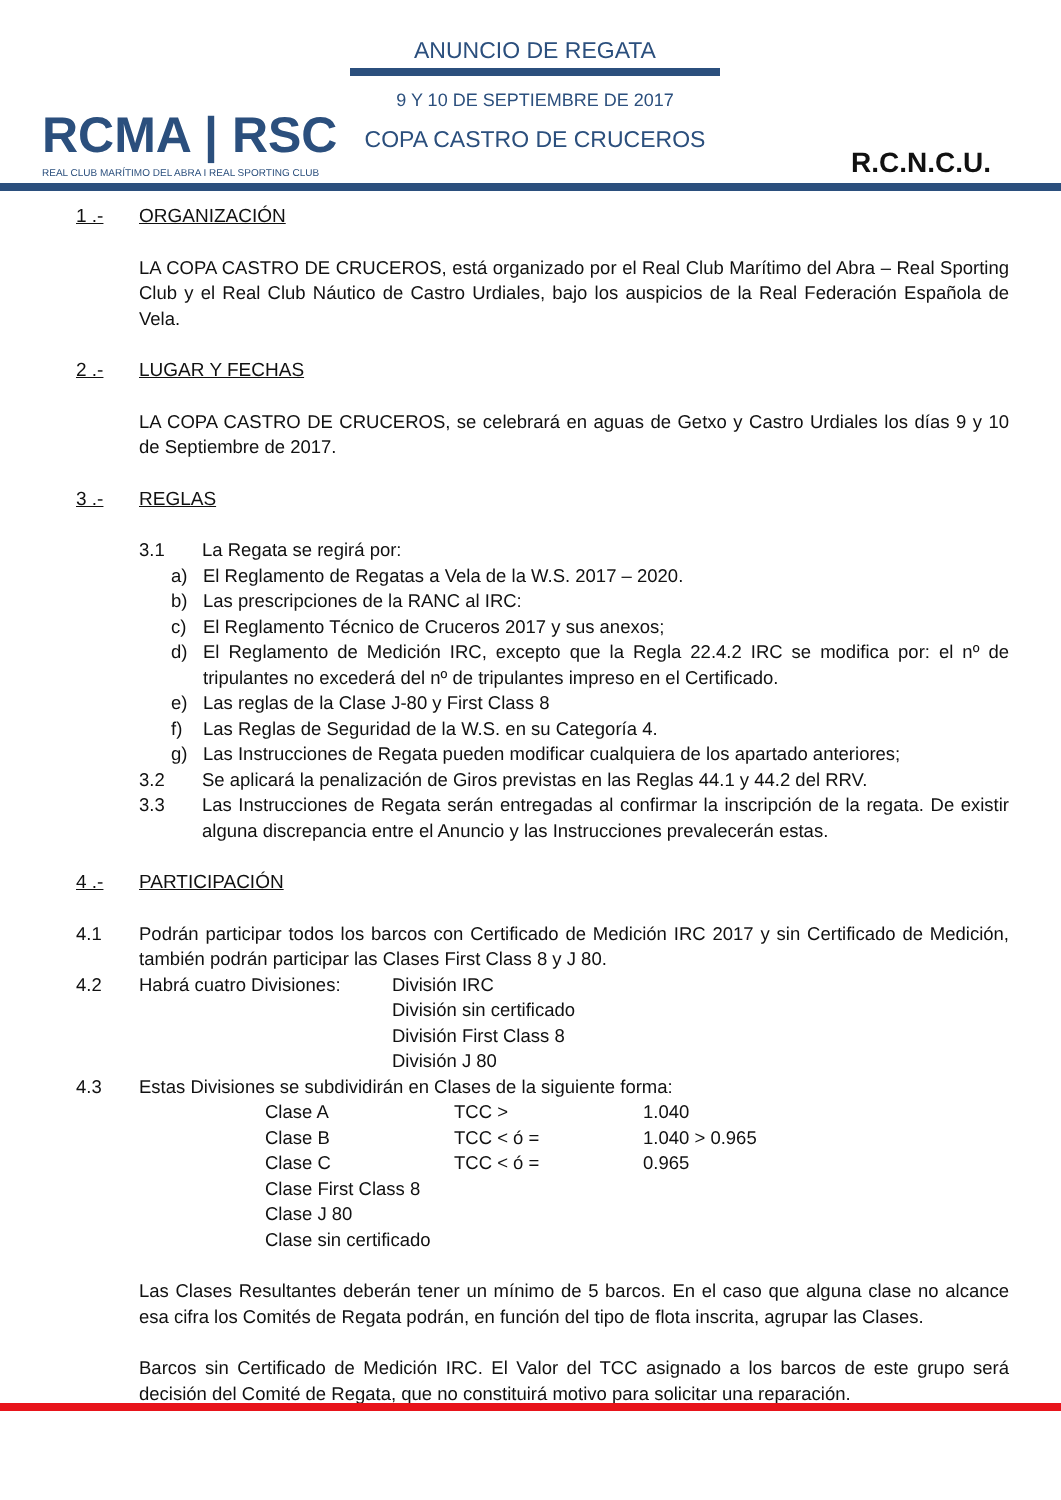RCMA | RSC
REAL CLUB MARÍTIMO DEL ABRA I REAL SPORTING CLUB
ANUNCIO DE REGATA
9 Y 10 DE SEPTIEMBRE DE 2017
COPA CASTRO DE CRUCEROS
R.C.N.C.U.
1 .- ORGANIZACIÓN
LA COPA CASTRO DE CRUCEROS, está organizado por el Real Club Marítimo del Abra – Real Sporting Club y el Real Club Náutico de Castro Urdiales, bajo los auspicios de la Real Federación Española de Vela.
2 .- LUGAR Y FECHAS
LA COPA CASTRO DE CRUCEROS, se celebrará en aguas de Getxo y Castro Urdiales los días 9 y 10 de Septiembre de 2017.
3 .- REGLAS
3.1 La Regata se regirá por:
a) El Reglamento de Regatas a Vela de la W.S. 2017 – 2020.
b) Las prescripciones de la RANC al IRC:
c) El Reglamento Técnico de Cruceros 2017 y sus anexos;
d) El Reglamento de Medición IRC, excepto que la Regla 22.4.2 IRC se modifica por: el nº de tripulantes no excederá del nº de tripulantes impreso en el Certificado.
e) Las reglas de la Clase J-80 y First Class 8
f) Las Reglas de Seguridad de la W.S. en su Categoría 4.
g) Las Instrucciones de Regata pueden modificar cualquiera de los apartado anteriores;
3.2 Se aplicará la penalización de Giros previstas en las Reglas 44.1 y 44.2 del RRV.
3.3 Las Instrucciones de Regata serán entregadas al confirmar la inscripción de la regata. De existir alguna discrepancia entre el Anuncio y las Instrucciones prevalecerán estas.
4 .- PARTICIPACIÓN
4.1 Podrán participar todos los barcos con Certificado de Medición IRC 2017 y sin Certificado de Medición, también podrán participar las Clases First Class 8 y J 80.
4.2 Habrá cuatro Divisiones: División IRC
División sin certificado
División First Class 8
División J 80
4.3 Estas Divisiones se subdividirán en Clases de la siguiente forma:
Clase A TCC > 1.040
Clase B TCC < ó = 1.040 > 0.965
Clase C TCC < ó = 0.965
Clase First Class 8
Clase J 80
Clase sin certificado
Las Clases Resultantes deberán tener un mínimo de 5 barcos. En el caso que alguna clase no alcance esa cifra los Comités de Regata podrán, en función del tipo de flota inscrita, agrupar las Clases.
Barcos sin Certificado de Medición IRC. El Valor del TCC asignado a los barcos de este grupo será decisión del Comité de Regata, que no constituirá motivo para solicitar una reparación.